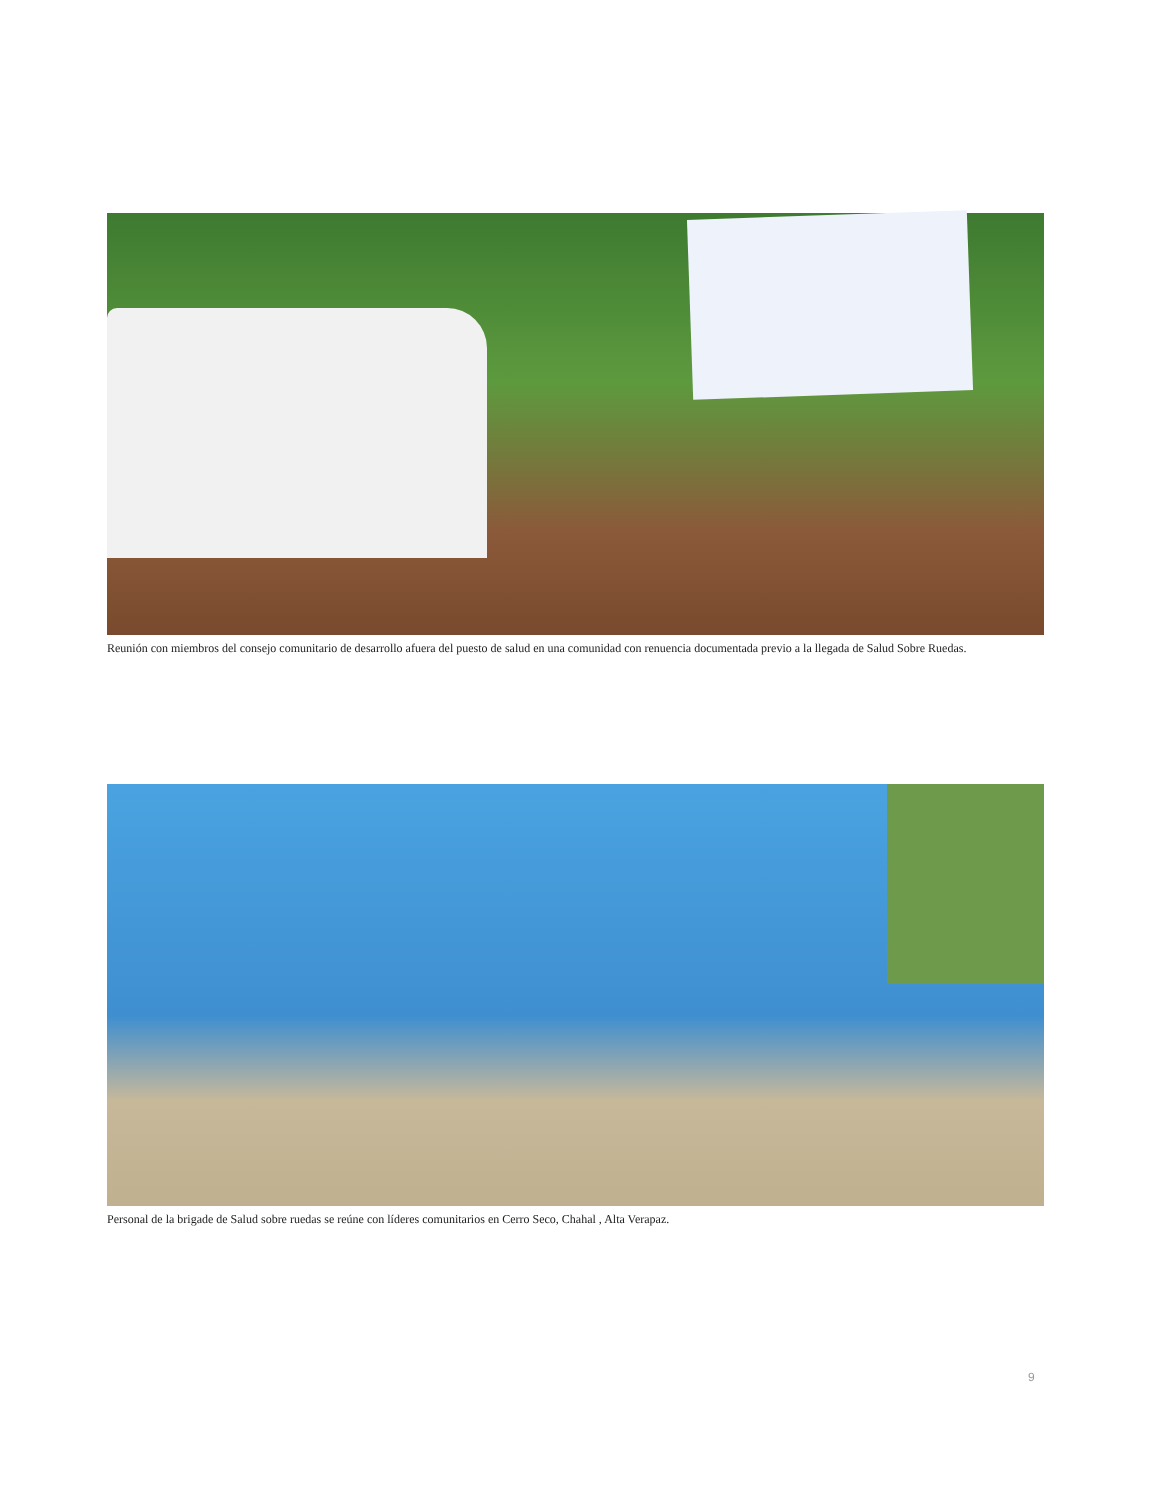Reunión con miembros del consejo comunitario de desarrollo afuera del puesto de salud en una comunidad con renuencia documentada previo a la llegada de Salud Sobre Ruedas.
Personal de la brigade de Salud sobre ruedas se reúne con líderes comunitarios en Cerro Seco, Chahal , Alta Verapaz.
9